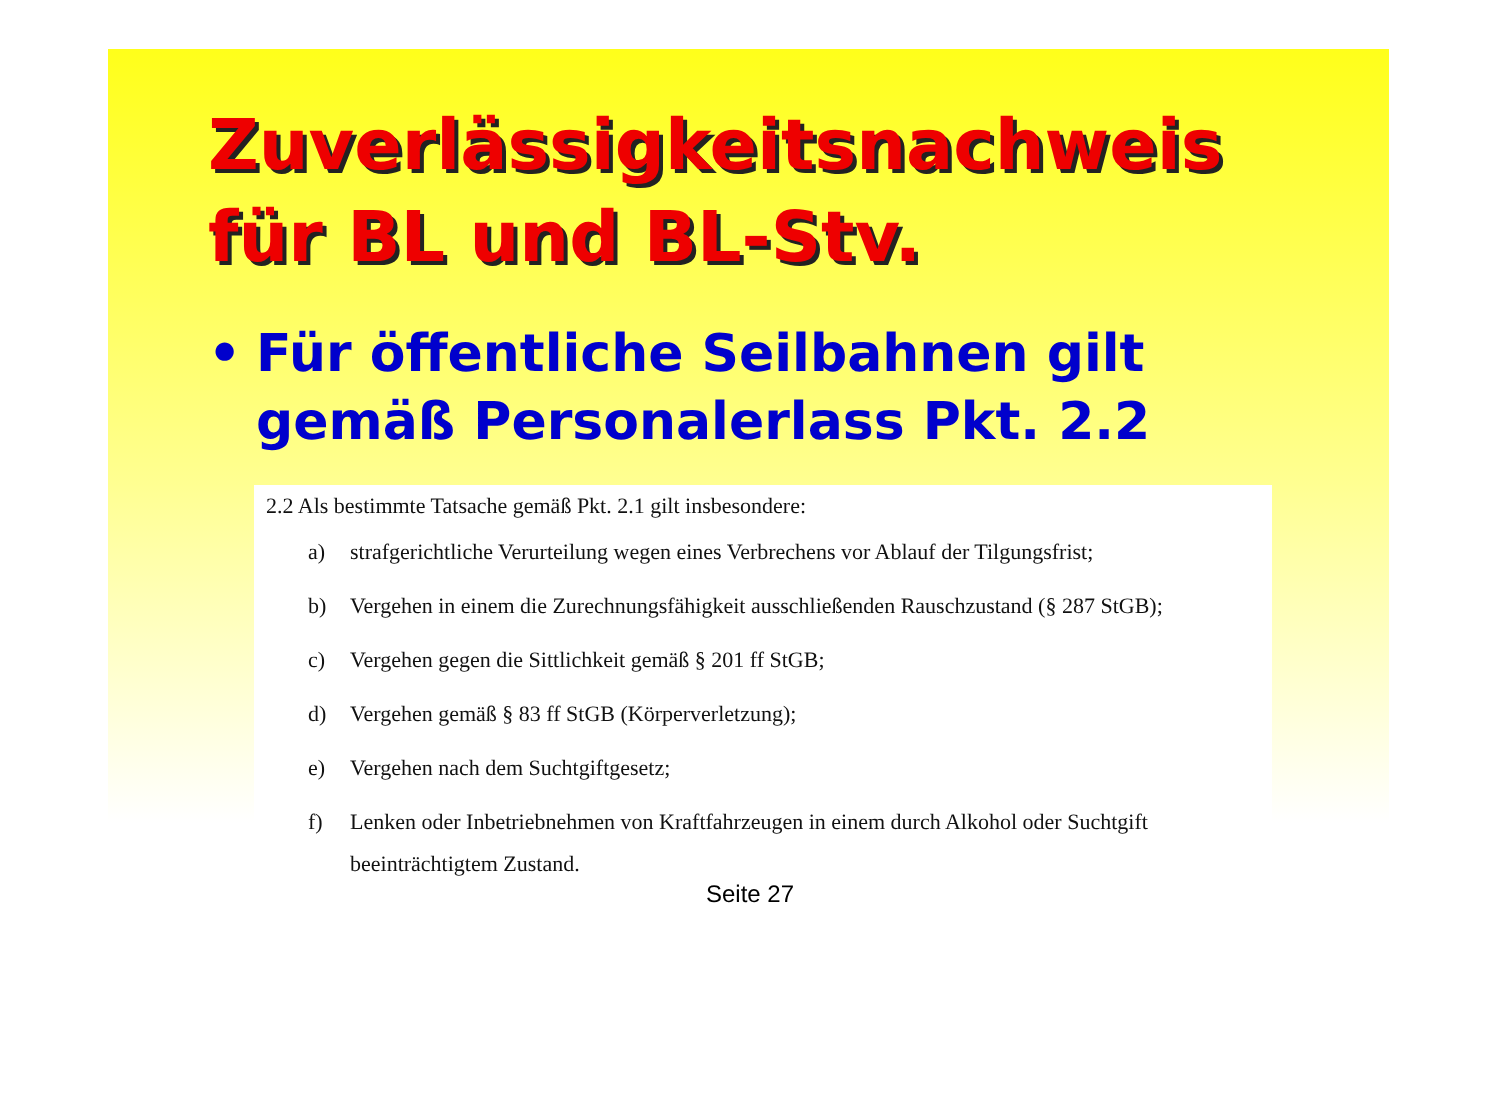Zuverlässigkeitsnachweis
für BL und BL-Stv.
• Für öffentliche Seilbahnen gilt
gemäß Personalerlass Pkt. 2.2
2.2 Als bestimmte Tatsache gemäß Pkt. 2.1 gilt insbesondere:
a) strafgerichtliche Verurteilung wegen eines Verbrechens vor Ablauf der Tilgungsfrist;
b) Vergehen in einem die Zurechnungsfähigkeit ausschließenden Rauschzustand (§ 287 StGB);
c) Vergehen gegen die Sittlichkeit gemäß § 201 ff StGB;
d) Vergehen gemäß § 83 ff StGB (Körperverletzung);
e) Vergehen nach dem Suchtgiftgesetz;
f) Lenken oder Inbetriebnehmen von Kraftfahrzeugen in einem durch Alkohol oder Suchtgift beeinträchtigtem Zustand.
Seite 27